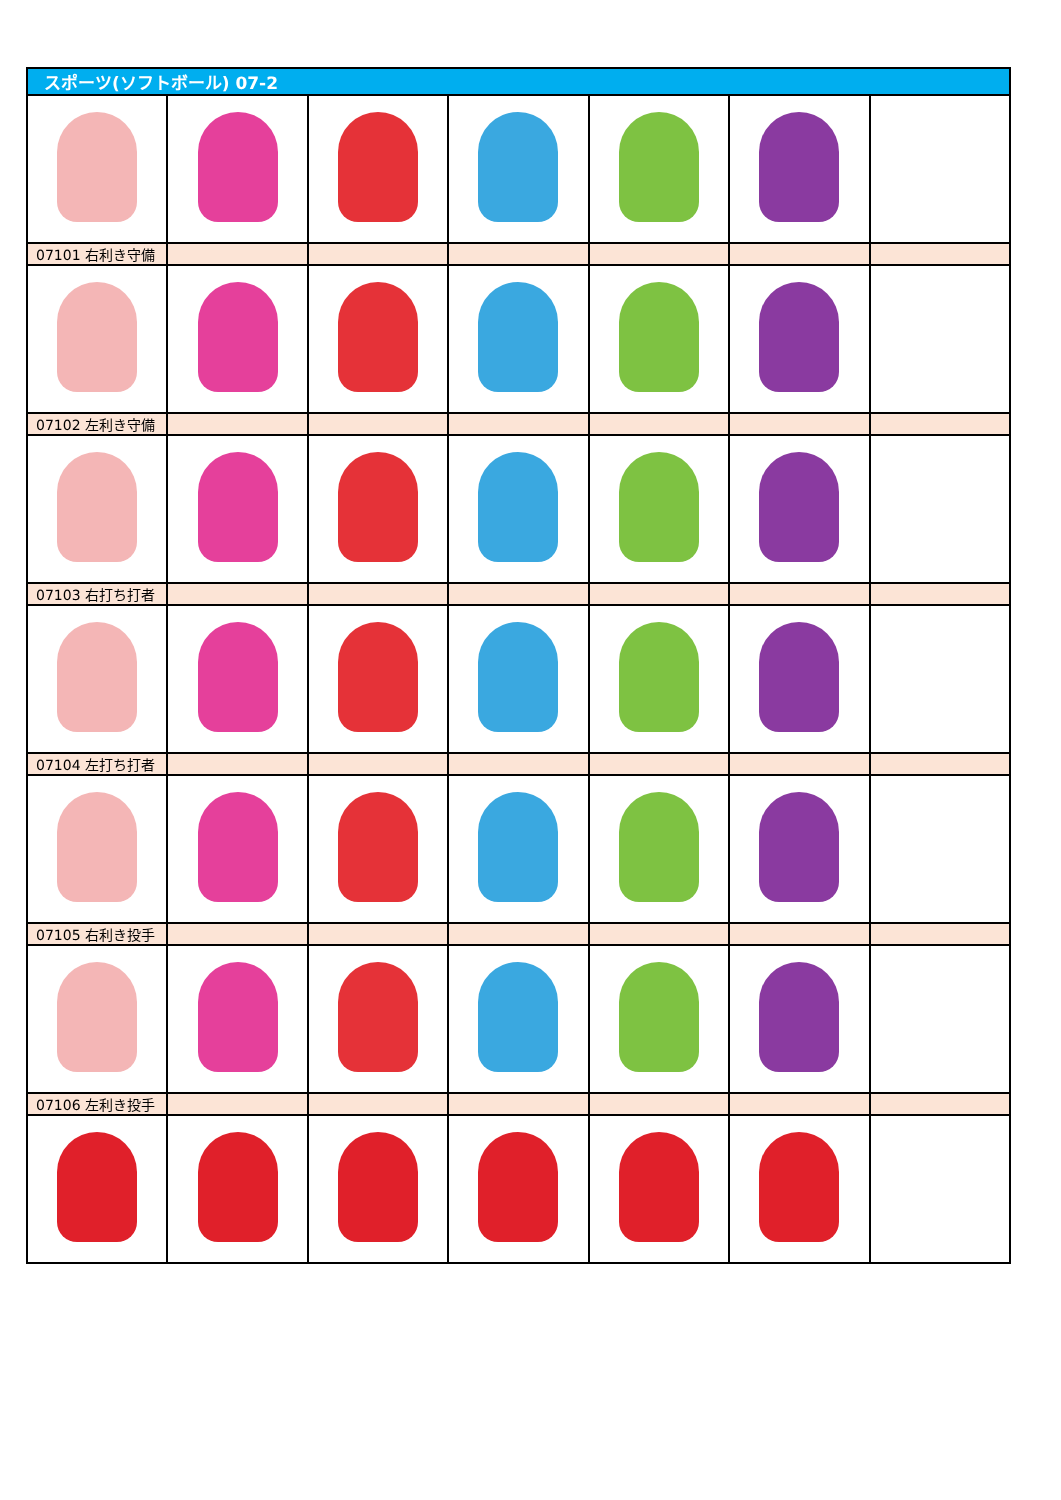| スポーツ(ソフトボール) 07-2 | | | | | | |
| 07101 右利き守備 | | | | | | |
| 07102 左利き守備 | | | | | | |
| 07103 右打ち打者 | | | | | | |
| 07104 左打ち打者 | | | | | | |
| 07105 右利き投手 | | | | | | |
| 07106 左利き投手 | | | | | | |